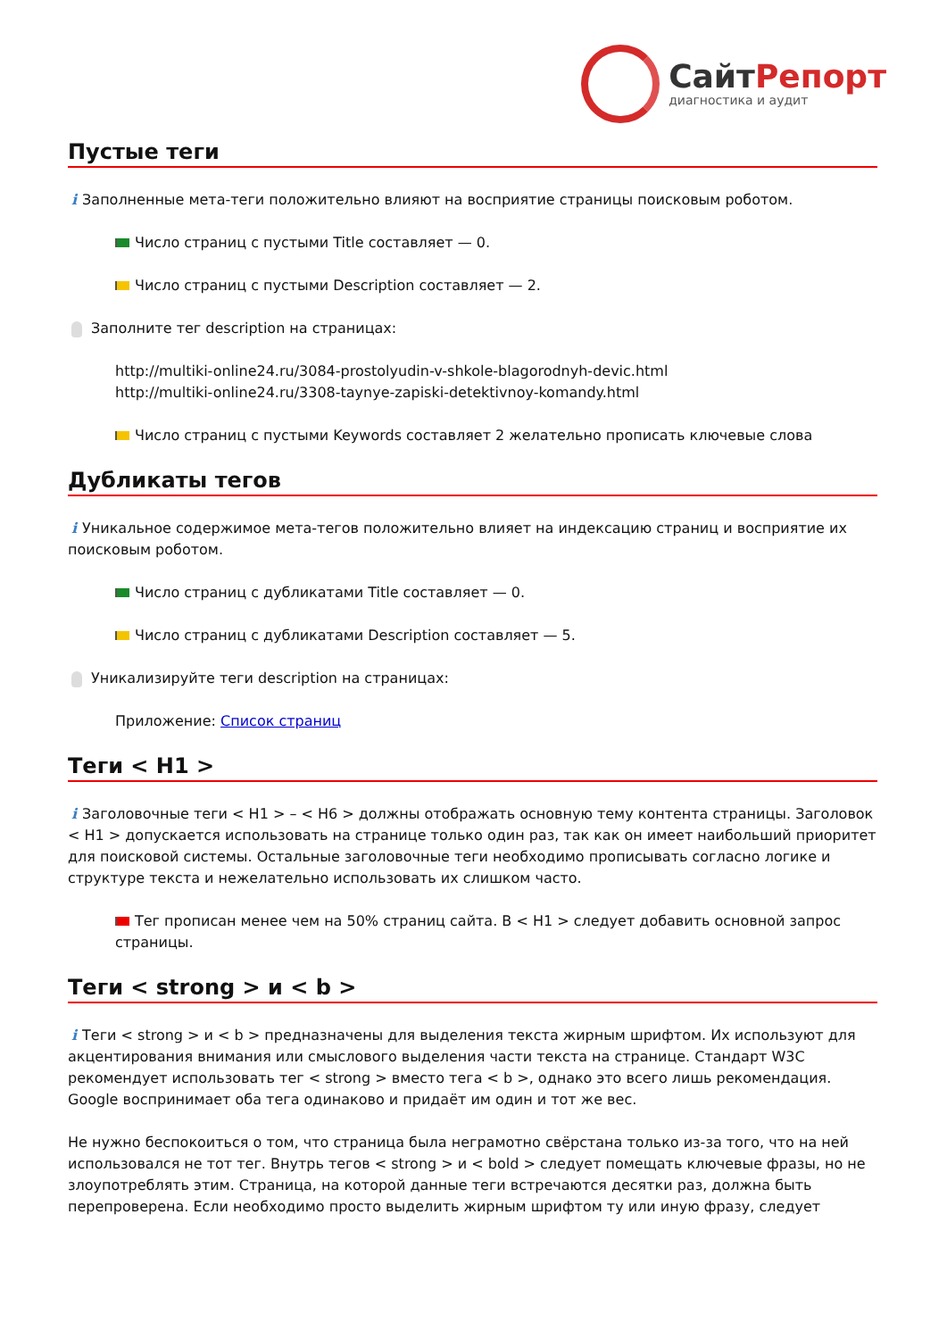СайтРепорт
диагностика и аудит
Пустые теги
i Заполненные мета-теги положительно влияют на восприятие страницы поисковым роботом.
Число страниц с пустыми Title составляет — 0.
Число страниц с пустыми Description составляет — 2.
Заполните тег description на страницах:
http://multiki-online24.ru/3084-prostolyudin-v-shkole-blagorodnyh-devic.html
http://multiki-online24.ru/3308-taynye-zapiski-detektivnoy-komandy.html
Число страниц с пустыми Keywords составляет 2 желательно прописать ключевые слова
Дубликаты тегов
i Уникальное содержимое мета-тегов положительно влияет на индексацию страниц и восприятие их поисковым роботом.
Число страниц с дубликатами Title составляет — 0.
Число страниц с дубликатами Description составляет — 5.
Уникализируйте теги description на страницах:
Приложение: Список страниц
Теги < H1 >
i Заголовочные теги < H1 > – < H6 > должны отображать основную тему контента страницы. Заголовок < H1 > допускается использовать на странице только один раз, так как он имеет наибольший приоритет для поисковой системы. Остальные заголовочные теги необходимо прописывать согласно логике и структуре текста и нежелательно использовать их слишком часто.
Тег прописан менее чем на 50% страниц сайта. В < H1 > следует добавить основной запрос страницы.
Теги < strong > и < b >
i Теги < strong > и < b > предназначены для выделения текста жирным шрифтом. Их используют для акцентирования внимания или смыслового выделения части текста на странице. Стандарт W3C рекомендует использовать тег < strong > вместо тега < b >, однако это всего лишь рекомендация. Google воспринимает оба тега одинаково и придаёт им один и тот же вес.
Не нужно беспокоиться о том, что страница была неграмотно свёрстана только из-за того, что на ней использовался не тот тег. Внутрь тегов < strong > и < bold > следует помещать ключевые фразы, но не злоупотреблять этим. Страница, на которой данные теги встречаются десятки раз, должна быть перепроверена. Если необходимо просто выделить жирным шрифтом ту или иную фразу, следует